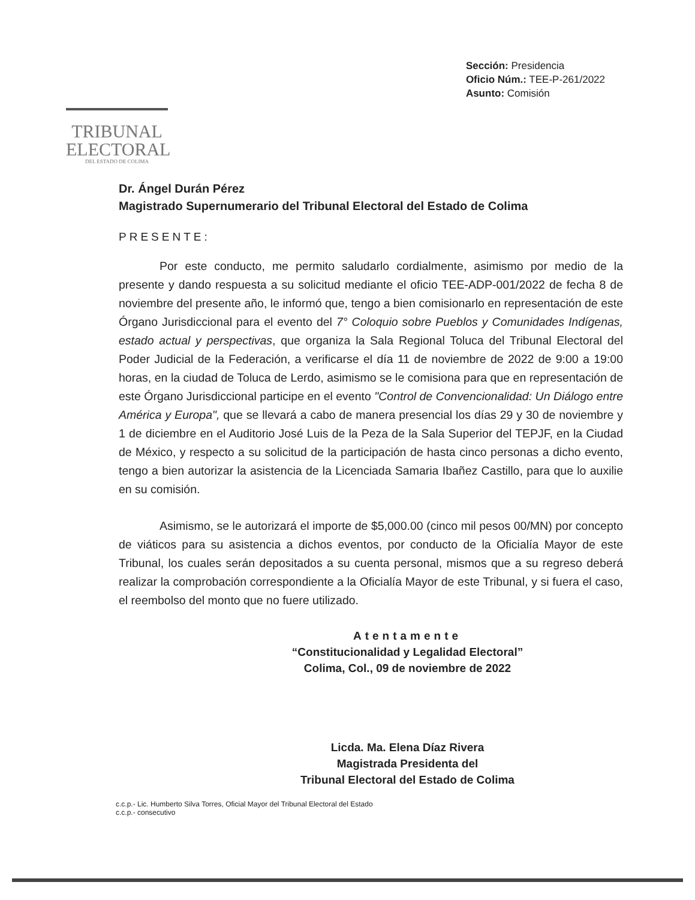TRIBUNAL
ELECTORAL
DEL ESTADO DE COLIMA
Sección: Presidencia
Oficio Núm.: TEE-P-261/2022
Asunto: Comisión
Dr. Ángel Durán Pérez
Magistrado Supernumerario del Tribunal Electoral del Estado de Colima
PRESENTE:
Por este conducto, me permito saludarlo cordialmente, asimismo por medio de la presente y dando respuesta a su solicitud mediante el oficio TEE-ADP-001/2022 de fecha 8 de noviembre del presente año, le informó que, tengo a bien comisionarlo en representación de este Órgano Jurisdiccional para el evento del 7° Coloquio sobre Pueblos y Comunidades Indígenas, estado actual y perspectivas, que organiza la Sala Regional Toluca del Tribunal Electoral del Poder Judicial de la Federación, a verificarse el día 11 de noviembre de 2022 de 9:00 a 19:00 horas, en la ciudad de Toluca de Lerdo, asimismo se le comisiona para que en representación de este Órgano Jurisdiccional participe en el evento "Control de Convencionalidad: Un Diálogo entre América y Europa", que se llevará a cabo de manera presencial los días 29 y 30 de noviembre y 1 de diciembre en el Auditorio José Luis de la Peza de la Sala Superior del TEPJF, en la Ciudad de México, y respecto a su solicitud de la participación de hasta cinco personas a dicho evento, tengo a bien autorizar la asistencia de la Licenciada Samaria Ibañez Castillo, para que lo auxilie en su comisión.
Asimismo, se le autorizará el importe de $5,000.00 (cinco mil pesos 00/MN) por concepto de viáticos para su asistencia a dichos eventos, por conducto de la Oficialía Mayor de este Tribunal, los cuales serán depositados a su cuenta personal, mismos que a su regreso deberá realizar la comprobación correspondiente a la Oficialía Mayor de este Tribunal, y si fuera el caso, el reembolso del monto que no fuere utilizado.
Atentamente
“Constitucionalidad y Legalidad Electoral”
Colima, Col., 09 de noviembre de 2022
Licda. Ma. Elena Díaz Rivera
Magistrada Presidenta del
Tribunal Electoral del Estado de Colima
c.c.p.- Lic. Humberto Silva Torres, Oficial Mayor del Tribunal Electoral del Estado
c.c.p.- consecutivo